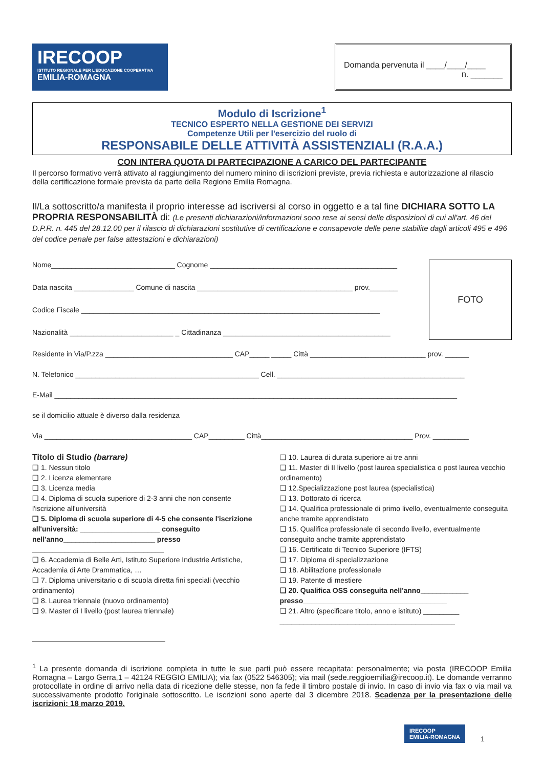IRECOOP
ISTITUTO REGIONALE PER L'EDUCAZIONE COOPERATIVA
EMILIA-ROMAGNA
Domanda pervenuta il ____/____/____
n. _______
Modulo di Iscrizione<sup>1</sup>
TECNICO ESPERTO NELLA GESTIONE DEI SERVIZI
Competenze Utili per l'esercizio del ruolo di
RESPONSABILE DELLE ATTIVITÀ ASSISTENZIALI (R.A.A.)
CON INTERA QUOTA DI PARTECIPAZIONE A CARICO DEL PARTECIPANTE
Il percorso formativo verrà attivato al raggiungimento del numero minino di iscrizioni previste, previa richiesta e autorizzazione al rilascio della certificazione formale prevista da parte della Regione Emilia Romagna.
Il/La sottoscritto/a manifesta il proprio interesse ad iscriversi al corso in oggetto e a tal fine DICHIARA SOTTO LA PROPRIA RESPONSABILITÀ di: (Le presenti dichiarazioni/informazioni sono rese ai sensi delle disposizioni di cui all'art. 46 del D.P.R. n. 445 del 28.12.00 per il rilascio di dichiarazioni sostitutive di certificazione e consapevole delle pene stabilite dagli articoli 495 e 496 del codice penale per false attestazioni e dichiarazioni)
Nome_______________________________ Cognome _______________________________________________
Data nascita _______________ Comune di nascita _______________________________________ prov._______
Codice Fiscale ___________________________________________________________________________
Nazionalità __________________________ _ Cittadinanza __________________________________________
FOTO
Residente in Via/P.zza ________________________________ CAP_____ _____ Città _____________________________ prov. ______
N. Telefonico ______________________________________________ Cell. _______________________________________________
E-Mail _____________________________________________________________________________________________________
se il domicilio attuale è diverso dalla residenza
Via _____________________________________ CAP_________ Città______________________________________ Prov. _________
Titolo di Studio (barrare)
❑ 1. Nessun titolo
❑ 2. Licenza elementare
❑ 3. Licenza media
❑ 4. Diploma di scuola superiore di 2-3 anni che non consente l'iscrizione all'università
❑ 5. Diploma di scuola superiore di 4-5 che consente l'iscrizione all'università: ____________________ conseguito nell'anno_______________________ presso _________________________________
❑ 6. Accademia di Belle Arti, Istituto Superiore Industrie Artistiche, Accademia di Arte Drammatica, …
❑ 7. Diploma universitario o di scuola diretta fini speciali (vecchio ordinamento)
❑ 8. Laurea triennale (nuovo ordinamento)
❑ 9. Master di I livello (post laurea triennale)
❑ 10. Laurea di durata superiore ai tre anni
❑ 11. Master di II livello (post laurea specialistica o post laurea vecchio ordinamento)
❑ 12.Specializzazione post laurea (specialistica)
❑ 13. Dottorato di ricerca
❑ 14. Qualifica professionale di primo livello, eventualmente conseguita anche tramite apprendistato
❑ 15. Qualifica professionale di secondo livello, eventualmente conseguito anche tramite apprendistato
❑ 16. Certificato di Tecnico Superiore (IFTS)
❑ 17. Diploma di specializzazione
❑ 18. Abilitazione professionale
❑ 19. Patente di mestiere
❑ 20. Qualifica OSS conseguita nell'anno____________ presso____________________________________
❑ 21. Altro (specificare titolo, anno e istituto) _________ ____________________________________________
<sup>1</sup> La presente domanda di iscrizione completa in tutte le sue parti può essere recapitata: personalmente; via posta (IRECOOP Emilia Romagna – Largo Gerra,1 – 42124 REGGIO EMILIA); via fax (0522 546305); via mail (sede.reggioemilia@irecoop.it). Le domande verranno protocollate in ordine di arrivo nella data di ricezione delle stesse, non fa fede il timbro postale di invio. In caso di invio via fax o via mail va successivamente prodotto l'originale sottoscritto. Le iscrizioni sono aperte dal 3 dicembre 2018. Scadenza per la presentazione delle iscrizioni: 18 marzo 2019.
IRECOOP
EMILIA-ROMAGNA
1